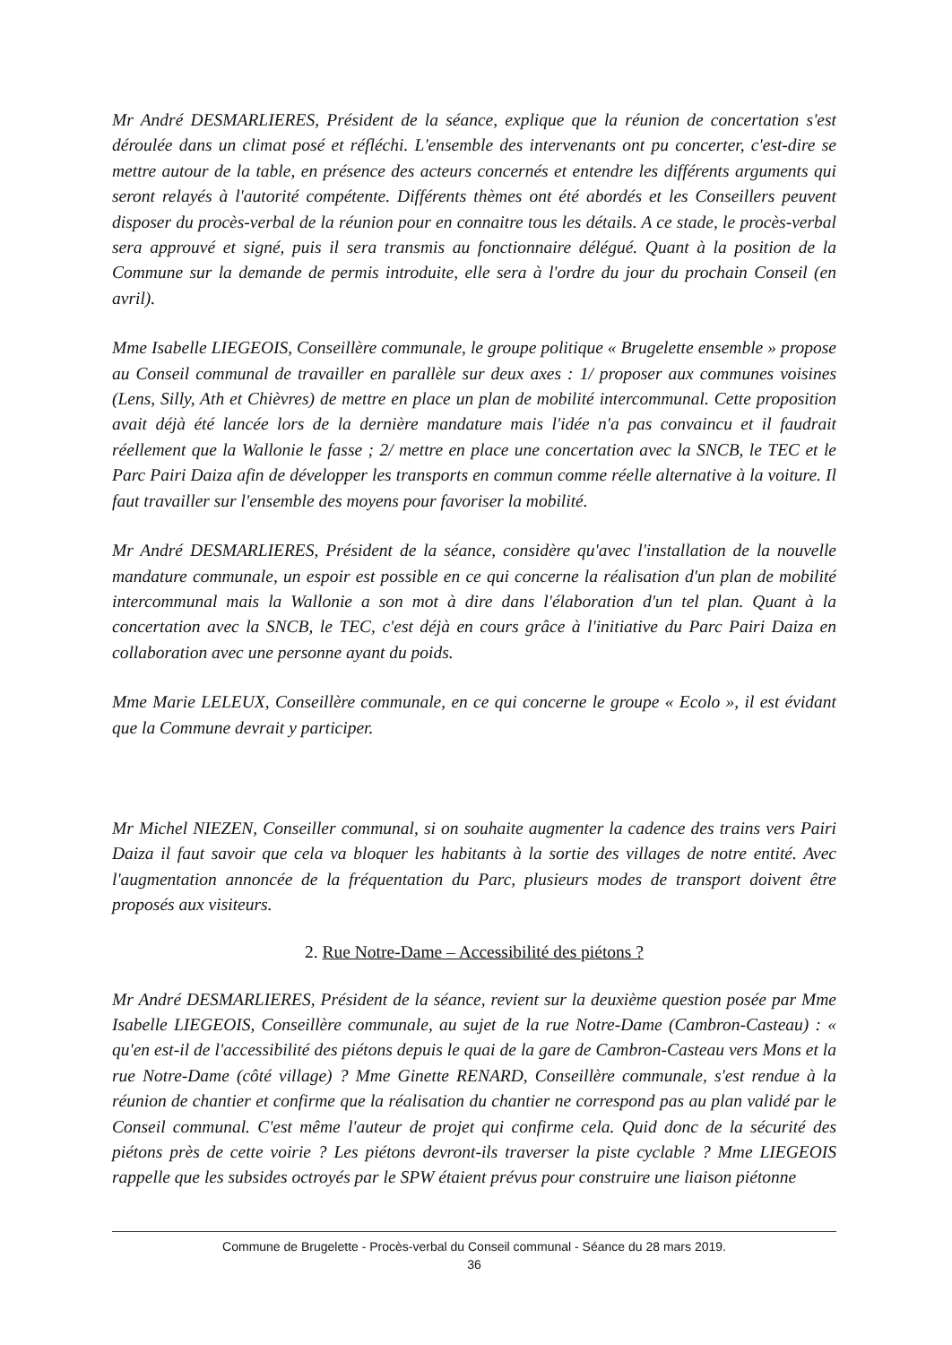Mr André DESMARLIERES, Président de la séance, explique que la réunion de concertation s'est déroulée dans un climat posé et réfléchi. L'ensemble des intervenants ont pu concerter, c'est-dire se mettre autour de la table, en présence des acteurs concernés et entendre les différents arguments qui seront relayés à l'autorité compétente. Différents thèmes ont été abordés et les Conseillers peuvent disposer du procès-verbal de la réunion pour en connaitre tous les détails. A ce stade, le procès-verbal sera approuvé et signé, puis il sera transmis au fonctionnaire délégué. Quant à la position de la Commune sur la demande de permis introduite, elle sera à l'ordre du jour du prochain Conseil (en avril).
Mme Isabelle LIEGEOIS, Conseillère communale, le groupe politique « Brugelette ensemble » propose au Conseil communal de travailler en parallèle sur deux axes : 1/ proposer aux communes voisines (Lens, Silly, Ath et Chièvres) de mettre en place un plan de mobilité intercommunal. Cette proposition avait déjà été lancée lors de la dernière mandature mais l'idée n'a pas convaincu et il faudrait réellement que la Wallonie le fasse ; 2/ mettre en place une concertation avec la SNCB, le TEC et le Parc Pairi Daiza afin de développer les transports en commun comme réelle alternative à la voiture. Il faut travailler sur l'ensemble des moyens pour favoriser la mobilité.
Mr André DESMARLIERES, Président de la séance, considère qu'avec l'installation de la nouvelle mandature communale, un espoir est possible en ce qui concerne la réalisation d'un plan de mobilité intercommunal mais la Wallonie a son mot à dire dans l'élaboration d'un tel plan. Quant à la concertation avec la SNCB, le TEC, c'est déjà en cours grâce à l'initiative du Parc Pairi Daiza en collaboration avec une personne ayant du poids.
Mme Marie LELEUX, Conseillère communale, en ce qui concerne le groupe « Ecolo », il est évidant que la Commune devrait y participer.
Mr Michel NIEZEN, Conseiller communal, si on souhaite augmenter la cadence des trains vers Pairi Daiza il faut savoir que cela va bloquer les habitants à la sortie des villages de notre entité. Avec l'augmentation annoncée de la fréquentation du Parc, plusieurs modes de transport doivent être proposés aux visiteurs.
2. Rue Notre-Dame – Accessibilité des piétons ?
Mr André DESMARLIERES, Président de la séance, revient sur la deuxième question posée par Mme Isabelle LIEGEOIS, Conseillère communale, au sujet de la rue Notre-Dame (Cambron-Casteau) : « qu'en est-il de l'accessibilité des piétons depuis le quai de la gare de Cambron-Casteau vers Mons et la rue Notre-Dame (côté village) ? Mme Ginette RENARD, Conseillère communale, s'est rendue à la réunion de chantier et confirme que la réalisation du chantier ne correspond pas au plan validé par le Conseil communal. C'est même l'auteur de projet qui confirme cela. Quid donc de la sécurité des piétons près de cette voirie ? Les piétons devront-ils traverser la piste cyclable ? Mme LIEGEOIS rappelle que les subsides octroyés par le SPW étaient prévus pour construire une liaison piétonne
Commune de Brugelette - Procès-verbal du Conseil communal - Séance du 28 mars 2019.
36